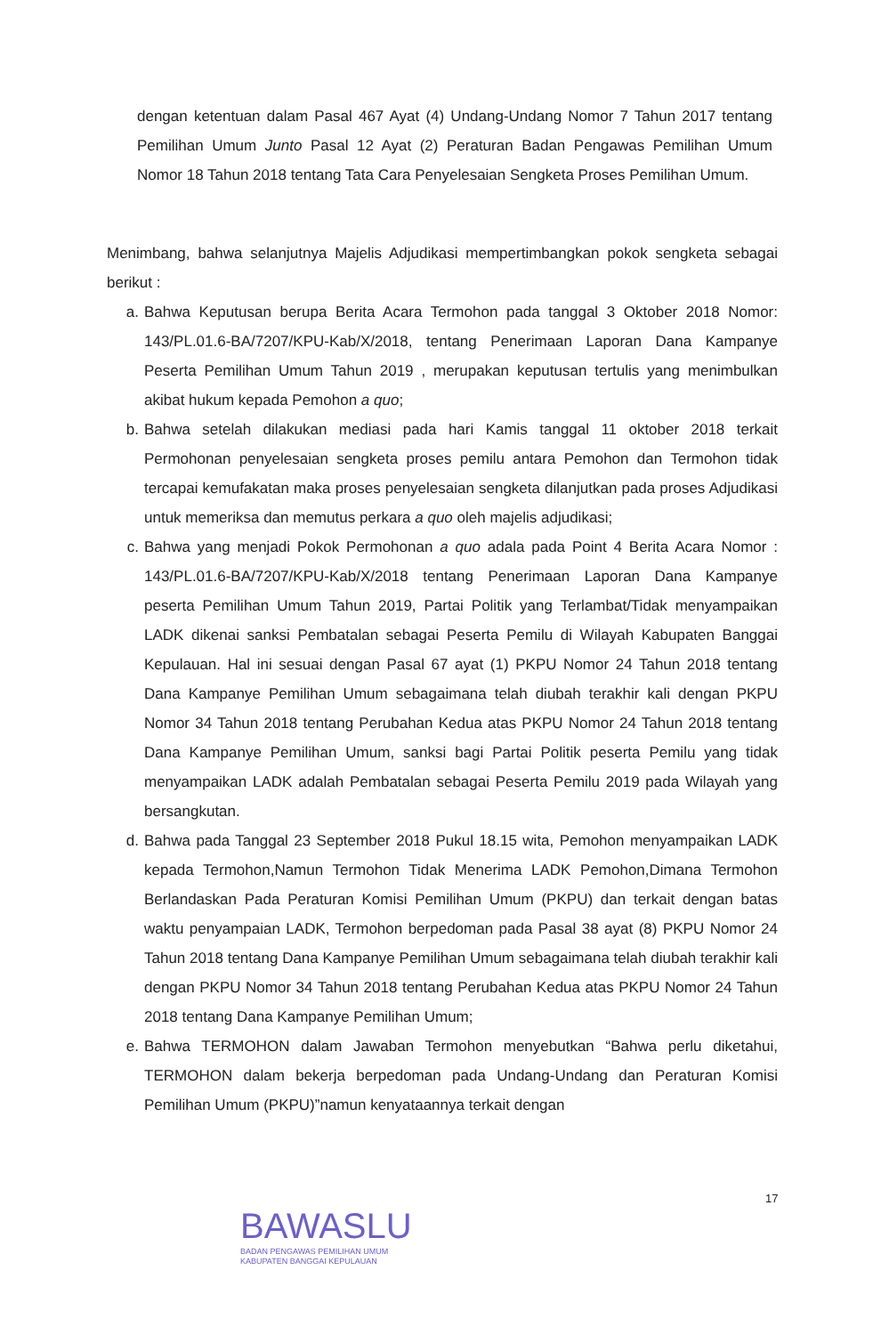dengan ketentuan dalam Pasal 467 Ayat (4) Undang-Undang Nomor 7 Tahun 2017 tentang Pemilihan Umum Junto Pasal 12 Ayat (2) Peraturan Badan Pengawas Pemilihan Umum Nomor 18 Tahun 2018 tentang Tata Cara Penyelesaian Sengketa Proses Pemilihan Umum.
Menimbang, bahwa selanjutnya Majelis Adjudikasi mempertimbangkan pokok sengketa sebagai berikut :
a. Bahwa Keputusan berupa Berita Acara Termohon pada tanggal 3 Oktober 2018 Nomor: 143/PL.01.6-BA/7207/KPU-Kab/X/2018, tentang Penerimaan Laporan Dana Kampanye Peserta Pemilihan Umum Tahun 2019 , merupakan keputusan tertulis yang menimbulkan akibat hukum kepada Pemohon a quo;
b. Bahwa setelah dilakukan mediasi pada hari Kamis tanggal 11 oktober 2018 terkait Permohonan penyelesaian sengketa proses pemilu antara Pemohon dan Termohon tidak tercapai kemufakatan maka proses penyelesaian sengketa dilanjutkan pada proses Adjudikasi untuk memeriksa dan memutus perkara a quo oleh majelis adjudikasi;
c. Bahwa yang menjadi Pokok Permohonan a quo adala pada Point 4 Berita Acara Nomor : 143/PL.01.6-BA/7207/KPU-Kab/X/2018 tentang Penerimaan Laporan Dana Kampanye peserta Pemilihan Umum Tahun 2019, Partai Politik yang Terlambat/Tidak menyampaikan LADK dikenai sanksi Pembatalan sebagai Peserta Pemilu di Wilayah Kabupaten Banggai Kepulauan. Hal ini sesuai dengan Pasal 67 ayat (1) PKPU Nomor 24 Tahun 2018 tentang Dana Kampanye Pemilihan Umum sebagaimana telah diubah terakhir kali dengan PKPU Nomor 34 Tahun 2018 tentang Perubahan Kedua atas PKPU Nomor 24 Tahun 2018 tentang Dana Kampanye Pemilihan Umum, sanksi bagi Partai Politik peserta Pemilu yang tidak menyampaikan LADK adalah Pembatalan sebagai Peserta Pemilu 2019 pada Wilayah yang bersangkutan.
d. Bahwa pada Tanggal 23 September 2018 Pukul 18.15 wita, Pemohon menyampaikan LADK kepada Termohon,Namun Termohon Tidak Menerima LADK Pemohon,Dimana Termohon Berlandaskan Pada Peraturan Komisi Pemilihan Umum (PKPU) dan terkait dengan batas waktu penyampaian LADK, Termohon berpedoman pada Pasal 38 ayat (8) PKPU Nomor 24 Tahun 2018 tentang Dana Kampanye Pemilihan Umum sebagaimana telah diubah terakhir kali dengan PKPU Nomor 34 Tahun 2018 tentang Perubahan Kedua atas PKPU Nomor 24 Tahun 2018 tentang Dana Kampanye Pemilihan Umum;
e. Bahwa TERMOHON dalam Jawaban Termohon menyebutkan “Bahwa perlu diketahui, TERMOHON dalam bekerja berpedoman pada Undang-Undang dan Peraturan Komisi Pemilihan Umum (PKPU)”namun kenyataannya terkait dengan
BAWASLU
BADAN PENGAWAS PEMILIHAN UMUM
KABUPATEN BANGGAI KEPULAUAN
17